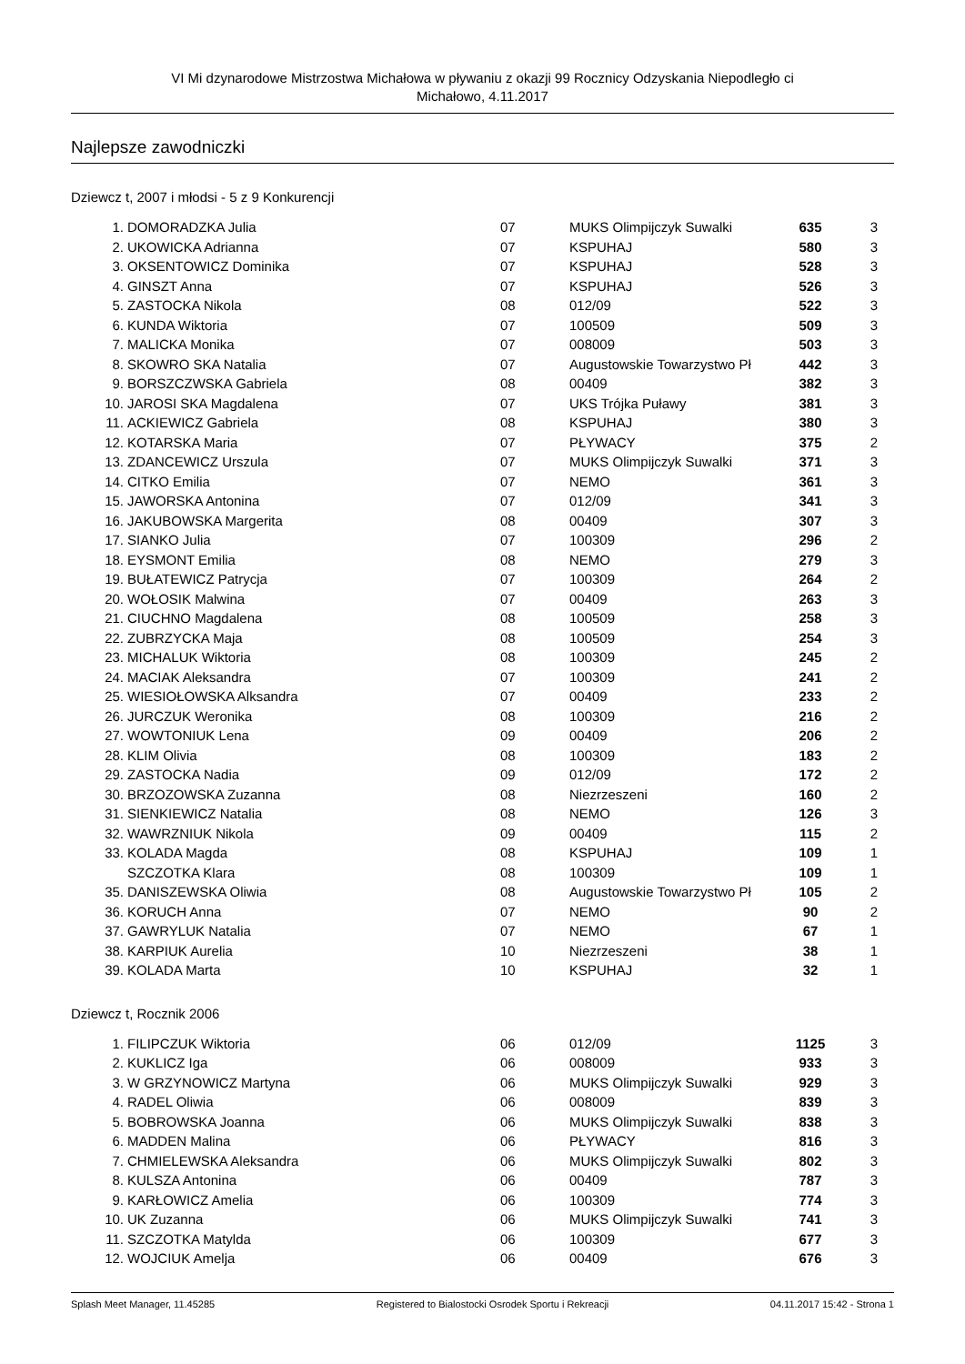VI Mi dzynarodowe Mistrzostwa Michałowa w pływaniu z okazji 99 Rocznicy Odzyskania Niepodległo ci
Michałowo, 4.11.2017
Najlepsze zawodniczki
Dziewcz t, 2007 i młodsi - 5 z 9 Konkurencji
| 1. | DOMORADZKA Julia | 07 | MUKS Olimpijczyk Suwalki | 635 | 3 |
| 2. | UKOWICKA Adrianna | 07 | KSPUHAJ | 580 | 3 |
| 3. | OKSENTOWICZ Dominika | 07 | KSPUHAJ | 528 | 3 |
| 4. | GINSZT Anna | 07 | KSPUHAJ | 526 | 3 |
| 5. | ZASTOCKA Nikola | 08 | 012/09 | 522 | 3 |
| 6. | KUNDA Wiktoria | 07 | 100509 | 509 | 3 |
| 7. | MALICKA Monika | 07 | 008009 | 503 | 3 |
| 8. | SKOWRO SKA Natalia | 07 | Augustowskie Towarzystwo Pł | 442 | 3 |
| 9. | BORSZCZWSKA Gabriela | 08 | 00409 | 382 | 3 |
| 10. | JAROSI SKA Magdalena | 07 | UKS Trójka Puławy | 381 | 3 |
| 11. | ACKIEWICZ Gabriela | 08 | KSPUHAJ | 380 | 3 |
| 12. | KOTARSKA Maria | 07 | PŁYWACY | 375 | 2 |
| 13. | ZDANCEWICZ Urszula | 07 | MUKS Olimpijczyk Suwalki | 371 | 3 |
| 14. | CITKO Emilia | 07 | NEMO | 361 | 3 |
| 15. | JAWORSKA Antonina | 07 | 012/09 | 341 | 3 |
| 16. | JAKUBOWSKA Margerita | 08 | 00409 | 307 | 3 |
| 17. | SIANKO Julia | 07 | 100309 | 296 | 2 |
| 18. | EYSMONT Emilia | 08 | NEMO | 279 | 3 |
| 19. | BUŁATEWICZ Patrycja | 07 | 100309 | 264 | 2 |
| 20. | WOŁOSIK Malwina | 07 | 00409 | 263 | 3 |
| 21. | CIUCHNO Magdalena | 08 | 100509 | 258 | 3 |
| 22. | ZUBRZYCKA Maja | 08 | 100509 | 254 | 3 |
| 23. | MICHALUK Wiktoria | 08 | 100309 | 245 | 2 |
| 24. | MACIAK Aleksandra | 07 | 100309 | 241 | 2 |
| 25. | WIESIOŁOWSKA Alksandra | 07 | 00409 | 233 | 2 |
| 26. | JURCZUK Weronika | 08 | 100309 | 216 | 2 |
| 27. | WOWTONIUK Lena | 09 | 00409 | 206 | 2 |
| 28. | KLIM Olivia | 08 | 100309 | 183 | 2 |
| 29. | ZASTOCKA Nadia | 09 | 012/09 | 172 | 2 |
| 30. | BRZOZOWSKA Zuzanna | 08 | Niezrzeszeni | 160 | 2 |
| 31. | SIENKIEWICZ Natalia | 08 | NEMO | 126 | 3 |
| 32. | WAWRZNIUK Nikola | 09 | 00409 | 115 | 2 |
| 33. | KOLADA Magda | 08 | KSPUHAJ | 109 | 1 |
| | SZCZOTKA Klara | 08 | 100309 | 109 | 1 |
| 35. | DANISZEWSKA Oliwia | 08 | Augustowskie Towarzystwo Pł | 105 | 2 |
| 36. | KORUCH Anna | 07 | NEMO | 90 | 2 |
| 37. | GAWRYLUK Natalia | 07 | NEMO | 67 | 1 |
| 38. | KARPIUK Aurelia | 10 | Niezrzeszeni | 38 | 1 |
| 39. | KOLADA Marta | 10 | KSPUHAJ | 32 | 1 |
Dziewcz t, Rocznik 2006
| 1. | FILIPCZUK Wiktoria | 06 | 012/09 | 1125 | 3 |
| 2. | KUKLICZ Iga | 06 | 008009 | 933 | 3 |
| 3. | W GRZYNOWICZ Martyna | 06 | MUKS Olimpijczyk Suwalki | 929 | 3 |
| 4. | RADEL Oliwia | 06 | 008009 | 839 | 3 |
| 5. | BOBROWSKA Joanna | 06 | MUKS Olimpijczyk Suwalki | 838 | 3 |
| 6. | MADDEN Malina | 06 | PŁYWACY | 816 | 3 |
| 7. | CHMIELEWSKA Aleksandra | 06 | MUKS Olimpijczyk Suwalki | 802 | 3 |
| 8. | KULSZA Antonina | 06 | 00409 | 787 | 3 |
| 9. | KARŁOWICZ Amelia | 06 | 100309 | 774 | 3 |
| 10. | UK Zuzanna | 06 | MUKS Olimpijczyk Suwalki | 741 | 3 |
| 11. | SZCZOTKA Matylda | 06 | 100309 | 677 | 3 |
| 12. | WOJCIUK Amelja | 06 | 00409 | 676 | 3 |
Splash Meet Manager, 11.45285 Registered to Bialostocki Osrodek Sportu i Rekreacji 04.11.2017 15:42 - Strona 1